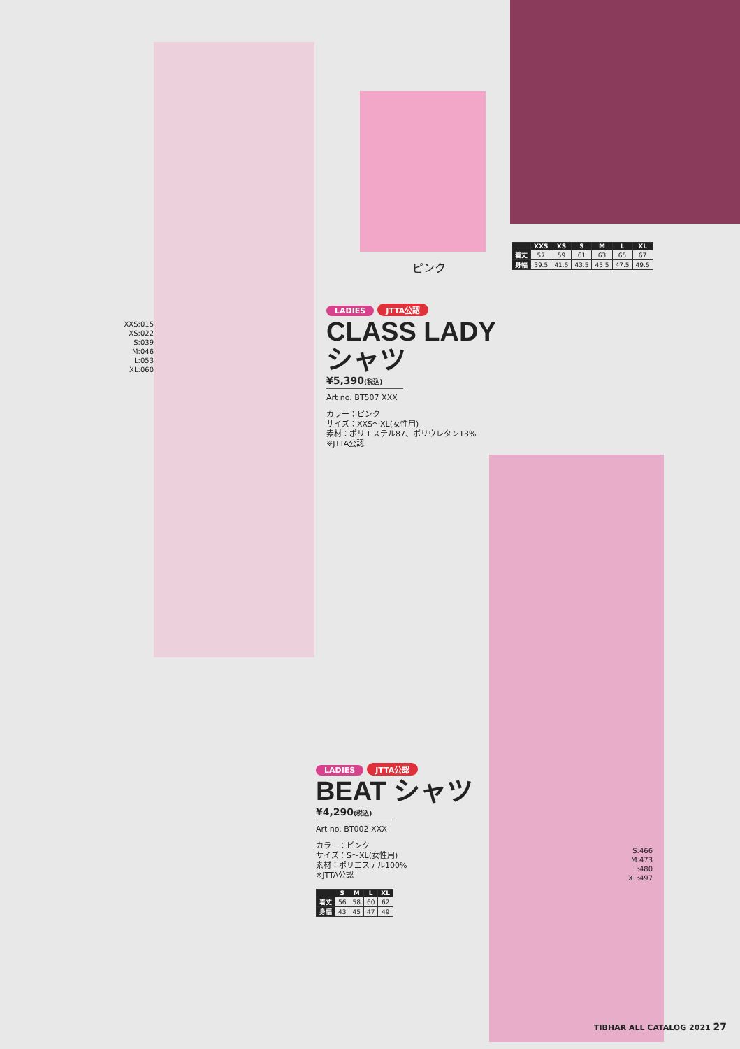ピンク
| | XXS | XS | S | M | L | XL |
| --- | --- | --- | --- | --- | --- | --- |
| 着丈 | 57 | 59 | 61 | 63 | 65 | 67 |
| 身幅 | 39.5 | 41.5 | 43.5 | 45.5 | 47.5 | 49.5 |
XXS:015
XS:022
S:039
M:046
L:053
XL:060
LADIES JTTA公認
CLASS LADY
シャツ
¥5,390(税込)
Art no. BT507 XXX
カラー：ピンク
サイズ：XXS～XL(女性用)
素材：ポリエステル87、ポリウレタン13%
※JTTA公認
LADIES JTTA公認
BEAT シャツ
¥4,290(税込)
Art no. BT002 XXX
カラー：ピンク
サイズ：S～XL(女性用)
素材：ポリエステル100%
※JTTA公認
| | S | M | L | XL |
| --- | --- | --- | --- | --- |
| 着丈 | 56 | 58 | 60 | 62 |
| 身幅 | 43 | 45 | 47 | 49 |
S:466
M:473
L:480
XL:497
TIBHAR ALL CATALOG 2021 27